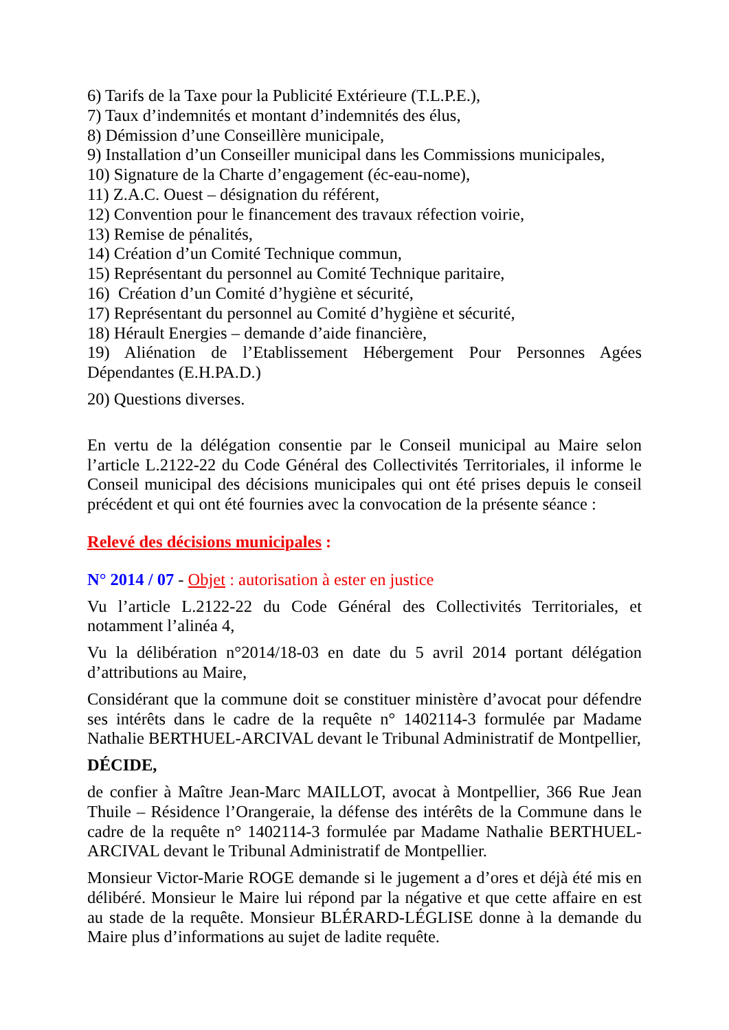6) Tarifs de la Taxe pour la Publicité Extérieure (T.L.P.E.),
7) Taux d’indemnités et montant d’indemnités des élus,
8) Démission d’une Conseillère municipale,
9) Installation d’un Conseiller municipal dans les Commissions municipales,
10) Signature de la Charte d’engagement (éc-eau-nome),
11) Z.A.C. Ouest – désignation du référent,
12) Convention pour le financement des travaux réfection voirie,
13) Remise de pénalités,
14) Création d’un Comité Technique commun,
15) Représentant du personnel au Comité Technique paritaire,
16) Création d’un Comité d’hygiène et sécurité,
17) Représentant du personnel au Comité d’hygiène et sécurité,
18) Hérault Energies – demande d’aide financière,
19) Aliénation de l’Etablissement Hébergement Pour Personnes Agées Dépendantes (E.H.PA.D.)
20) Questions diverses.
En vertu de la délégation consentie par le Conseil municipal au Maire selon l’article L.2122-22 du Code Général des Collectivités Territoriales, il informe le Conseil municipal des décisions municipales qui ont été prises depuis le conseil précédent et qui ont été fournies avec la convocation de la présente séance :
Relevé des décisions municipales :
N° 2014 / 07 - Objet : autorisation à ester en justice
Vu l’article L.2122-22 du Code Général des Collectivités Territoriales, et notamment l’alinéa 4,
Vu la délibération n°2014/18-03 en date du 5 avril 2014 portant délégation d’attributions au Maire,
Considérant que la commune doit se constituer ministère d’avocat pour défendre ses intérêts dans le cadre de la requête n° 1402114-3 formulée par Madame Nathalie BERTHUEL-ARCIVAL devant le Tribunal Administratif de Montpellier,
DÉCIDE,
de confier à Maître Jean-Marc MAILLOT, avocat à Montpellier, 366 Rue Jean Thuile – Résidence l’Orangeraie, la défense des intérêts de la Commune dans le cadre de la requête n° 1402114-3 formulée par Madame Nathalie BERTHUEL-ARCIVAL devant le Tribunal Administratif de Montpellier.
Monsieur Victor-Marie ROGE demande si le jugement a d’ores et déjà été mis en délibéré. Monsieur le Maire lui répond par la négative et que cette affaire en est au stade de la requête. Monsieur BLÉRARD-LÉGLISE donne à la demande du Maire plus d’informations au sujet de ladite requête.